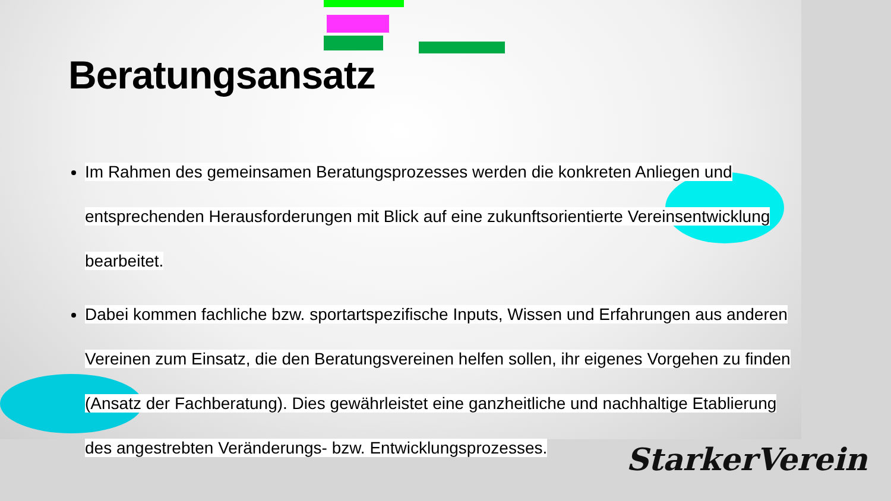Beratungsansatz
Im Rahmen des gemeinsamen Beratungsprozesses werden die konkreten Anliegen und entsprechenden Herausforderungen mit Blick auf eine zukunftsorientierte Vereinsentwicklung bearbeitet.
Dabei kommen fachliche bzw. sportartspezifische Inputs, Wissen und Erfahrungen aus anderen Vereinen zum Einsatz, die den Beratungsvereinen helfen sollen, ihr eigenes Vorgehen zu finden (Ansatz der Fachberatung). Dies gewährleistet eine ganzheitliche und nachhaltige Etablierung des angestrebten Veränderungs- bzw. Entwicklungsprozesses.
StarkerVerein